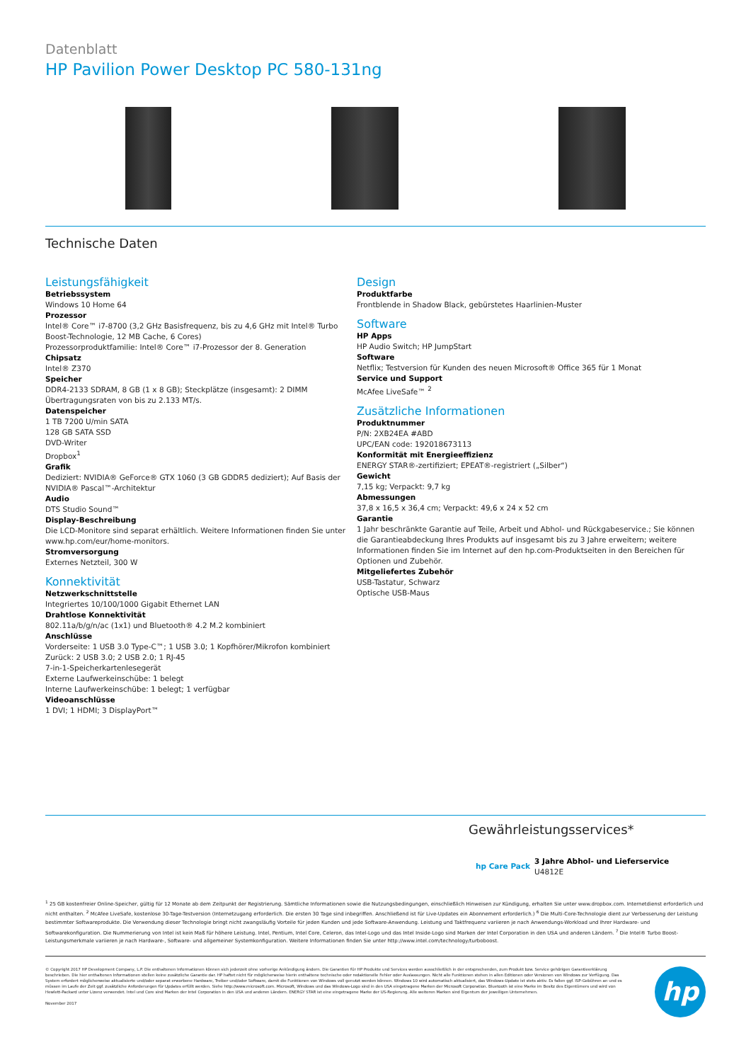Datenblatt
HP Pavilion Power Desktop PC 580-131ng
Technische Daten
Leistungsfähigkeit
Betriebssystem
Windows 10 Home 64
Prozessor
Intel® Core™ i7-8700 (3,2 GHz Basisfrequenz, bis zu 4,6 GHz mit Intel® Turbo Boost-Technologie, 12 MB Cache, 6 Cores)
Prozessorproduktfamilie: Intel® Core™ i7-Prozessor der 8. Generation
Chipsatz
Intel® Z370
Speicher
DDR4-2133 SDRAM, 8 GB (1 x 8 GB); Steckplätze (insgesamt): 2 DIMM
Übertragungsraten von bis zu 2.133 MT/s.
Datenspeicher
1 TB 7200 U/min SATA
128 GB SATA SSD
DVD-Writer
Dropbox<sup>1</sup>
Grafik
Dediziert: NVIDIA® GeForce® GTX 1060 (3 GB GDDR5 dediziert); Auf Basis der NVIDIA® Pascal™-Architektur
Audio
DTS Studio Sound™
Display-Beschreibung
Die LCD-Monitore sind separat erhältlich. Weitere Informationen finden Sie unter www.hp.com/eur/home-monitors.
Stromversorgung
Externes Netzteil, 300 W
Konnektivität
Netzwerkschnittstelle
Integriertes 10/100/1000 Gigabit Ethernet LAN
Drahtlose Konnektivität
802.11a/b/g/n/ac (1x1) und Bluetooth® 4.2 M.2 kombiniert
Anschlüsse
Vorderseite: 1 USB 3.0 Type-C™; 1 USB 3.0; 1 Kopfhörer/Mikrofon kombiniert
Zurück: 2 USB 3.0; 2 USB 2.0; 1 RJ-45
7-in-1-Speicherkartenlesegerät
Externe Laufwerkeinschübe: 1 belegt
Interne Laufwerkeinschübe: 1 belegt; 1 verfügbar
Videoanschlüsse
1 DVI; 1 HDMI; 3 DisplayPort™
Design
Produktfarbe
Frontblende in Shadow Black, gebürstetes Haarlinien-Muster
Software
HP Apps
HP Audio Switch; HP JumpStart
Software
Netflix; Testversion für Kunden des neuen Microsoft® Office 365 für 1 Monat
Service und Support
McAfee LiveSafe™ <sup>2</sup>
Zusätzliche Informationen
Produktnummer
P/N: 2XB24EA #ABD
UPC/EAN code: 192018673113
Konformität mit Energieeffizienz
ENERGY STAR®-zertifiziert; EPEAT®-registriert („Silber“)
Gewicht
7,15 kg; Verpackt: 9,7 kg
Abmessungen
37,8 x 16,5 x 36,4 cm; Verpackt: 49,6 x 24 x 52 cm
Garantie
1 Jahr beschränkte Garantie auf Teile, Arbeit und Abhol- und Rückgabeservice.; Sie können die Garantieabdeckung Ihres Produkts auf insgesamt bis zu 3 Jahre erweitern; weitere Informationen finden Sie im Internet auf den hp.com-Produktseiten in den Bereichen für Optionen und Zubehör.
Mitgeliefertes Zubehör
USB-Tastatur, Schwarz
Optische USB-Maus
Gewährleistungsservices*
hp Care Pack
3 Jahre Abhol- und Lieferservice
U4812E
<sup>1</sup> 25 GB kostenfreier Online-Speicher, gültig für 12 Monate ab dem Zeitpunkt der Registrierung. Sämtliche Informationen sowie die Nutzungsbedingungen, einschließlich Hinweisen zur Kündigung, erhalten Sie unter www.dropbox.com. Internetdienst erforderlich und nicht enthalten. <sup>2</sup> McAfee LiveSafe, kostenlose 30-Tage-Testversion (Internetzugang erforderlich. Die ersten 30 Tage sind inbegriffen. Anschließend ist für Live-Updates ein Abonnement erforderlich.) <sup>6</sup> Die Multi-Core-Technologie dient zur Verbesserung der Leistung bestimmter Softwareprodukte. Die Verwendung dieser Technologie bringt nicht zwangsläufig Vorteile für jeden Kunden und jede Software-Anwendung. Leistung und Taktfrequenz variieren je nach Anwendungs-Workload und Ihrer Hardware- und Softwarekonfiguration. Die Nummerierung von Intel ist kein Maß für höhere Leistung. Intel, Pentium, Intel Core, Celeron, das Intel-Logo und das Intel Inside-Logo sind Marken der Intel Corporation in den USA und anderen Ländern. <sup>7</sup> Die Intel® Turbo Boost-Leistungsmerkmale variieren je nach Hardware-, Software- und allgemeiner Systemkonfiguration. Weitere Informationen finden Sie unter http://www.intel.com/technology/turboboost.
© Copyright 2017 HP Development Company, L.P. Die enthaltenen Informationen können sich jederzeit ohne vorherige Ankündigung ändern. Die Garantien für HP Produkte und Services werden ausschließlich in der entsprechenden, zum Produkt bzw. Service gehörigen Garantieerklärung beschrieben. Die hier enthaltenen Informationen stellen keine zusätzliche Garantie dar. HP haftet nicht für möglicherweise hierin enthaltene technische oder redaktionelle Fehler oder Auslassungen. Nicht alle Funktionen stehen in allen Editionen oder Versionen von Windows zur Verfügung. Das System erfordert möglicherweise aktualisierte und/oder separat erworbene Hardware, Treiber und/oder Software, damit die Funktionen von Windows voll genutzt werden können. Windows 10 wird automatisch aktualisiert, das Windows-Update ist stets aktiv. Es fallen ggf. ISP-Gebühren an und es müssen im Laufe der Zeit ggf. zusätzliche Anforderungen für Updates erfüllt werden. Siehe http://www.microsoft.com. Microsoft, Windows und das Windows-Logo sind in den USA eingetragene Marken der Microsoft Corporation. Bluetooth ist eine Marke im Besitz des Eigentümers und wird von Hewlett-Packard unter Lizenz verwendet. Intel und Core sind Marken der Intel Corporation in den USA und anderen Ländern. ENERGY STAR ist eine eingetragene Marke der US-Regierung. Alle weiteren Marken sind Eigentum der jeweiligen Unternehmen.
November 2017
hp